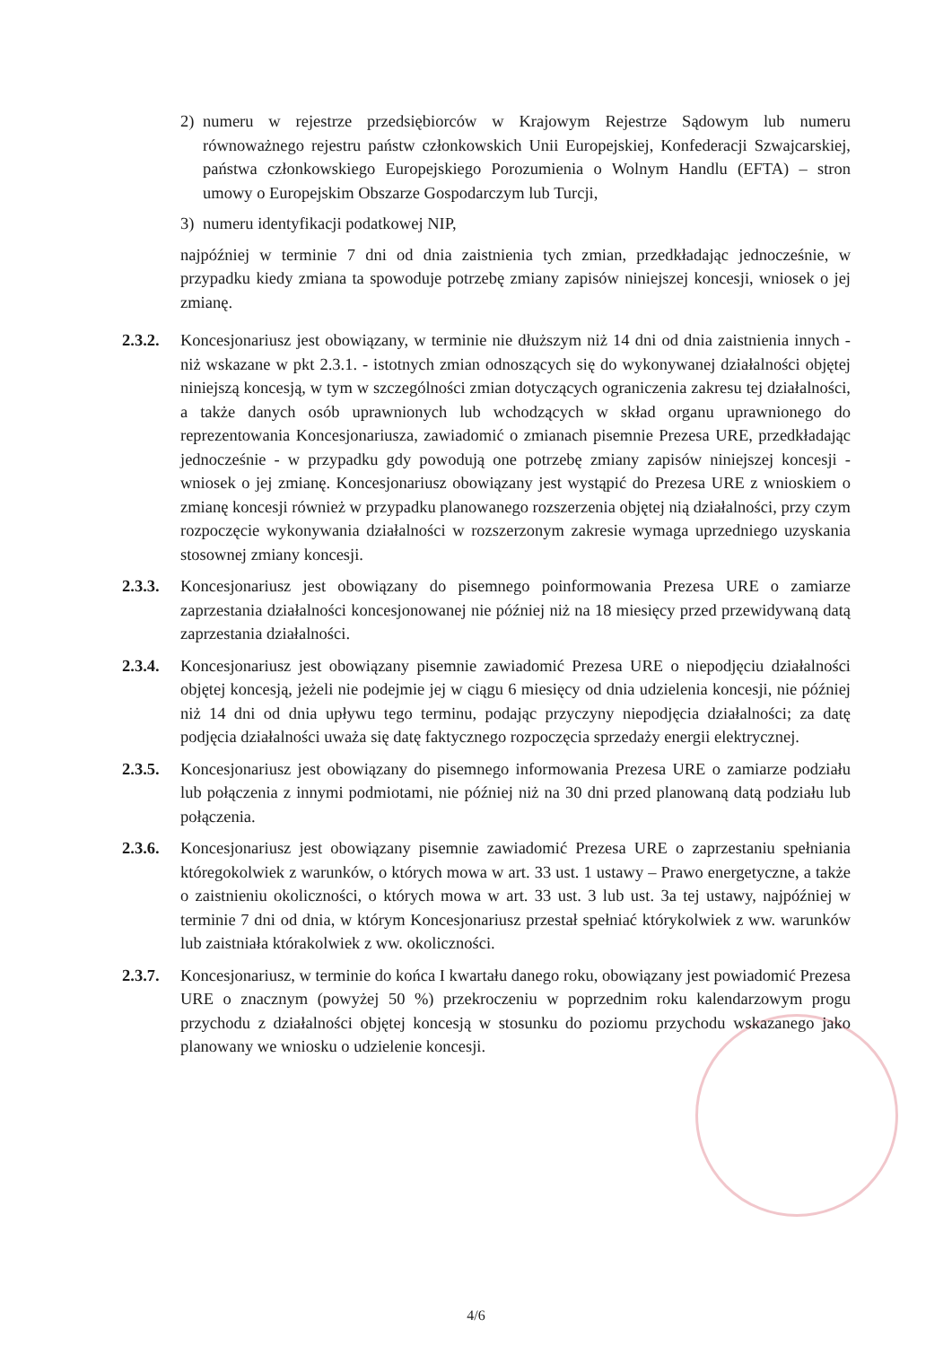2) numeru w rejestrze przedsiębiorców w Krajowym Rejestrze Sądowym lub numeru równoważnego rejestru państw członkowskich Unii Europejskiej, Konfederacji Szwajcarskiej, państwa członkowskiego Europejskiego Porozumienia o Wolnym Handlu (EFTA) – stron umowy o Europejskim Obszarze Gospodarczym lub Turcji,
3) numeru identyfikacji podatkowej NIP,
najpóźniej w terminie 7 dni od dnia zaistnienia tych zmian, przedkładając jednocześnie, w przypadku kiedy zmiana ta spowoduje potrzebę zmiany zapisów niniejszej koncesji, wniosek o jej zmianę.
2.3.2.
Koncesjonariusz jest obowiązany, w terminie nie dłuższym niż 14 dni od dnia zaistnienia innych - niż wskazane w pkt 2.3.1. - istotnych zmian odnoszących się do wykonywanej działalności objętej niniejszą koncesją, w tym w szczególności zmian dotyczących ograniczenia zakresu tej działalności, a także danych osób uprawnionych lub wchodzących w skład organu uprawnionego do reprezentowania Koncesjonariusza, zawiadomić o zmianach pisemnie Prezesa URE, przedkładając jednocześnie - w przypadku gdy powodują one potrzebę zmiany zapisów niniejszej koncesji - wniosek o jej zmianę. Koncesjonariusz obowiązany jest wystąpić do Prezesa URE z wnioskiem o zmianę koncesji również w przypadku planowanego rozszerzenia objętej nią działalności, przy czym rozpoczęcie wykonywania działalności w rozszerzonym zakresie wymaga uprzedniego uzyskania stosownej zmiany koncesji.
2.3.3.
Koncesjonariusz jest obowiązany do pisemnego poinformowania Prezesa URE o zamiarze zaprzestania działalności koncesjonowanej nie później niż na 18 miesięcy przed przewidywaną datą zaprzestania działalności.
2.3.4.
Koncesjonariusz jest obowiązany pisemnie zawiadomić Prezesa URE o niepodjęciu działalności objętej koncesją, jeżeli nie podejmie jej w ciągu 6 miesięcy od dnia udzielenia koncesji, nie później niż 14 dni od dnia upływu tego terminu, podając przyczyny niepodjęcia działalności; za datę podjęcia działalności uważa się datę faktycznego rozpoczęcia sprzedaży energii elektrycznej.
2.3.5.
Koncesjonariusz jest obowiązany do pisemnego informowania Prezesa URE o zamiarze podziału lub połączenia z innymi podmiotami, nie później niż na 30 dni przed planowaną datą podziału lub połączenia.
2.3.6.
Koncesjonariusz jest obowiązany pisemnie zawiadomić Prezesa URE o zaprzestaniu spełniania któregokolwiek z warunków, o których mowa w art. 33 ust. 1 ustawy – Prawo energetyczne, a także o zaistnieniu okoliczności, o których mowa w art. 33 ust. 3 lub ust. 3a tej ustawy, najpóźniej w terminie 7 dni od dnia, w którym Koncesjonariusz przestał spełniać którykolwiek z ww. warunków lub zaistniała którakolwiek z ww. okoliczności.
2.3.7.
Koncesjonariusz, w terminie do końca I kwartału danego roku, obowiązany jest powiadomić Prezesa URE o znacznym (powyżej 50 %) przekroczeniu w poprzednim roku kalendarzowym progu przychodu z działalności objętej koncesją w stosunku do poziomu przychodu wskazanego jako planowany we wniosku o udzielenie koncesji.
4/6